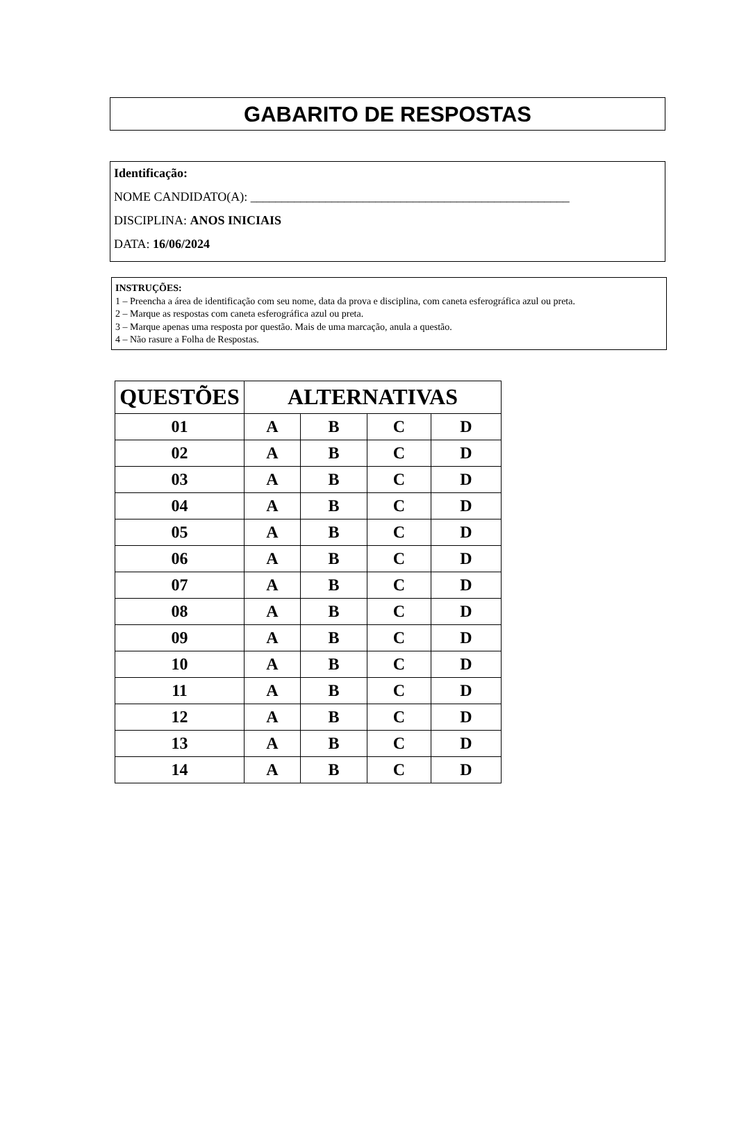GABARITO DE RESPOSTAS
Identificação:
NOME CANDIDATO(A): ___________________________________________________
DISCIPLINA: ANOS INICIAIS
DATA: 16/06/2024
INSTRUÇÕES:
1 – Preencha a área de identificação com seu nome, data da prova e disciplina, com caneta esferográfica azul ou preta.
2 – Marque as respostas com caneta esferográfica azul ou preta.
3 – Marque apenas uma resposta por questão. Mais de uma marcação, anula a questão.
4 – Não rasure a Folha de Respostas.
| QUESTÕES | ALTERNATIVAS | | | |
| --- | --- | --- | --- | --- |
| 01 | A | B | C | D |
| 02 | A | B | C | D |
| 03 | A | B | C | D |
| 04 | A | B | C | D |
| 05 | A | B | C | D |
| 06 | A | B | C | D |
| 07 | A | B | C | D |
| 08 | A | B | C | D |
| 09 | A | B | C | D |
| 10 | A | B | C | D |
| 11 | A | B | C | D |
| 12 | A | B | C | D |
| 13 | A | B | C | D |
| 14 | A | B | C | D |